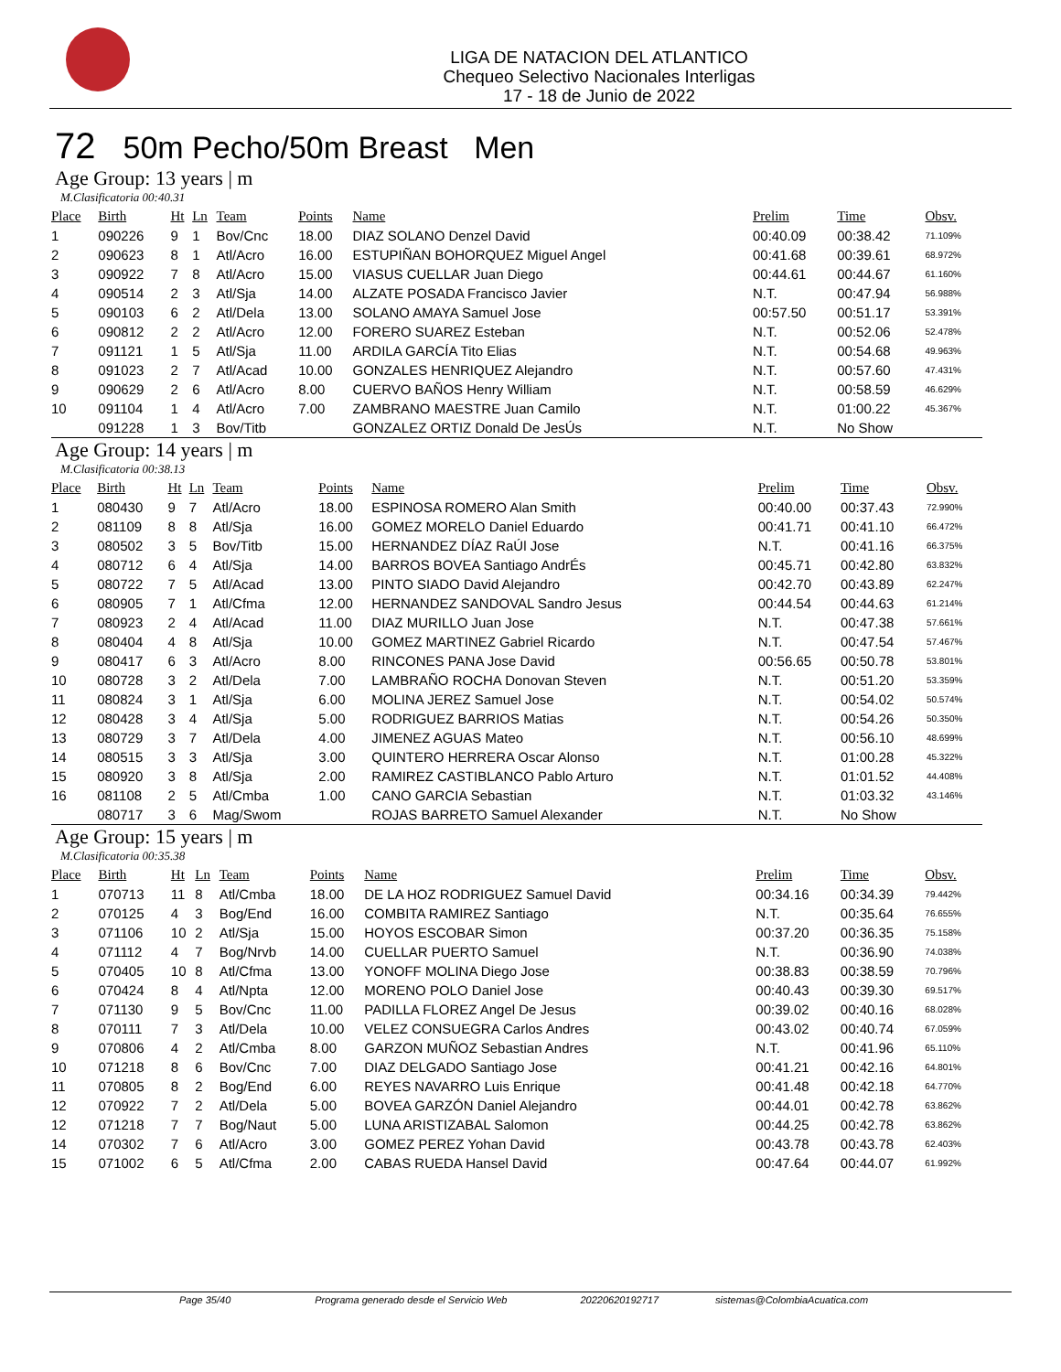LIGA DE NATACION DEL ATLANTICO
Chequeo Selectivo Nacionales Interligas
17 - 18 de Junio de 2022
72 50m Pecho/50m Breast Men
Age Group: 13 years | m
M.Clasificatoria 00:40.31
| Place | Birth | Ht | Ln | Team | Points | Name | Prelim | Time | Obsv. |
| --- | --- | --- | --- | --- | --- | --- | --- | --- | --- |
| 1 | 090226 | 9 | 1 | Bov/Cnc | 18.00 | DIAZ SOLANO Denzel David | 00:40.09 | 00:38.42 | 71.109% |
| 2 | 090623 | 8 | 1 | Atl/Acro | 16.00 | ESTUPIÑAN BOHORQUEZ Miguel Angel | 00:41.68 | 00:39.61 | 68.972% |
| 3 | 090922 | 7 | 8 | Atl/Acro | 15.00 | VIASUS CUELLAR Juan Diego | 00:44.61 | 00:44.67 | 61.160% |
| 4 | 090514 | 2 | 3 | Atl/Sja | 14.00 | ALZATE POSADA Francisco Javier | N.T. | 00:47.94 | 56.988% |
| 5 | 090103 | 6 | 2 | Atl/Dela | 13.00 | SOLANO AMAYA Samuel Jose | 00:57.50 | 00:51.17 | 53.391% |
| 6 | 090812 | 2 | 2 | Atl/Acro | 12.00 | FORERO SUAREZ Esteban | N.T. | 00:52.06 | 52.478% |
| 7 | 091121 | 1 | 5 | Atl/Sja | 11.00 | ARDILA GARCÍA Tito Elias | N.T. | 00:54.68 | 49.963% |
| 8 | 091023 | 2 | 7 | Atl/Acad | 10.00 | GONZALES HENRIQUEZ Alejandro | N.T. | 00:57.60 | 47.431% |
| 9 | 090629 | 2 | 6 | Atl/Acro | 8.00 | CUERVO BAÑOS Henry William | N.T. | 00:58.59 | 46.629% |
| 10 | 091104 | 1 | 4 | Atl/Acro | 7.00 | ZAMBRANO MAESTRE Juan Camilo | N.T. | 01:00.22 | 45.367% |
| | 091228 | 1 | 3 | Bov/Titb | | GONZALEZ ORTIZ Donald De JesÚs | N.T. | No Show | |
Age Group: 14 years | m
M.Clasificatoria 00:38.13
| Place | Birth | Ht | Ln | Team | Points | Name | Prelim | Time | Obsv. |
| --- | --- | --- | --- | --- | --- | --- | --- | --- | --- |
| 1 | 080430 | 9 | 7 | Atl/Acro | 18.00 | ESPINOSA ROMERO Alan Smith | 00:40.00 | 00:37.43 | 72.990% |
| 2 | 081109 | 8 | 8 | Atl/Sja | 16.00 | GOMEZ MORELO Daniel Eduardo | 00:41.71 | 00:41.10 | 66.472% |
| 3 | 080502 | 3 | 5 | Bov/Titb | 15.00 | HERNANDEZ DÍAZ RaÚl Jose | N.T. | 00:41.16 | 66.375% |
| 4 | 080712 | 6 | 4 | Atl/Sja | 14.00 | BARROS BOVEA Santiago AndrÉs | 00:45.71 | 00:42.80 | 63.832% |
| 5 | 080722 | 7 | 5 | Atl/Acad | 13.00 | PINTO SIADO David Alejandro | 00:42.70 | 00:43.89 | 62.247% |
| 6 | 080905 | 7 | 1 | Atl/Cfma | 12.00 | HERNANDEZ SANDOVAL Sandro Jesus | 00:44.54 | 00:44.63 | 61.214% |
| 7 | 080923 | 2 | 4 | Atl/Acad | 11.00 | DIAZ MURILLO Juan Jose | N.T. | 00:47.38 | 57.661% |
| 8 | 080404 | 4 | 8 | Atl/Sja | 10.00 | GOMEZ MARTINEZ Gabriel Ricardo | N.T. | 00:47.54 | 57.467% |
| 9 | 080417 | 6 | 3 | Atl/Acro | 8.00 | RINCONES PANA Jose David | 00:56.65 | 00:50.78 | 53.801% |
| 10 | 080728 | 3 | 2 | Atl/Dela | 7.00 | LAMBRAÑO ROCHA Donovan Steven | N.T. | 00:51.20 | 53.359% |
| 11 | 080824 | 3 | 1 | Atl/Sja | 6.00 | MOLINA JEREZ Samuel Jose | N.T. | 00:54.02 | 50.574% |
| 12 | 080428 | 3 | 4 | Atl/Sja | 5.00 | RODRIGUEZ BARRIOS Matias | N.T. | 00:54.26 | 50.350% |
| 13 | 080729 | 3 | 7 | Atl/Dela | 4.00 | JIMENEZ AGUAS Mateo | N.T. | 00:56.10 | 48.699% |
| 14 | 080515 | 3 | 3 | Atl/Sja | 3.00 | QUINTERO HERRERA Oscar Alonso | N.T. | 01:00.28 | 45.322% |
| 15 | 080920 | 3 | 8 | Atl/Sja | 2.00 | RAMIREZ CASTIBLANCO Pablo Arturo | N.T. | 01:01.52 | 44.408% |
| 16 | 081108 | 2 | 5 | Atl/Cmba | 1.00 | CANO GARCIA Sebastian | N.T. | 01:03.32 | 43.146% |
| | 080717 | 3 | 6 | Mag/Swom | | ROJAS BARRETO Samuel Alexander | N.T. | No Show | |
Age Group: 15 years | m
M.Clasificatoria 00:35.38
| Place | Birth | Ht | Ln | Team | Points | Name | Prelim | Time | Obsv. |
| --- | --- | --- | --- | --- | --- | --- | --- | --- | --- |
| 1 | 070713 | 11 | 8 | Atl/Cmba | 18.00 | DE LA HOZ RODRIGUEZ Samuel David | 00:34.16 | 00:34.39 | 79.442% |
| 2 | 070125 | 4 | 3 | Bog/End | 16.00 | COMBITA RAMIREZ Santiago | N.T. | 00:35.64 | 76.655% |
| 3 | 071106 | 10 | 2 | Atl/Sja | 15.00 | HOYOS ESCOBAR Simon | 00:37.20 | 00:36.35 | 75.158% |
| 4 | 071112 | 4 | 7 | Bog/Nrvb | 14.00 | CUELLAR PUERTO Samuel | N.T. | 00:36.90 | 74.038% |
| 5 | 070405 | 10 | 8 | Atl/Cfma | 13.00 | YONOFF MOLINA Diego Jose | 00:38.83 | 00:38.59 | 70.796% |
| 6 | 070424 | 8 | 4 | Atl/Npta | 12.00 | MORENO POLO Daniel Jose | 00:40.43 | 00:39.30 | 69.517% |
| 7 | 071130 | 9 | 5 | Bov/Cnc | 11.00 | PADILLA FLOREZ Angel De Jesus | 00:39.02 | 00:40.16 | 68.028% |
| 8 | 070111 | 7 | 3 | Atl/Dela | 10.00 | VELEZ CONSUEGRA Carlos Andres | 00:43.02 | 00:40.74 | 67.059% |
| 9 | 070806 | 4 | 2 | Atl/Cmba | 8.00 | GARZON MUÑOZ Sebastian Andres | N.T. | 00:41.96 | 65.110% |
| 10 | 071218 | 8 | 6 | Bov/Cnc | 7.00 | DIAZ DELGADO Santiago Jose | 00:41.21 | 00:42.16 | 64.801% |
| 11 | 070805 | 8 | 2 | Bog/End | 6.00 | REYES NAVARRO Luis Enrique | 00:41.48 | 00:42.18 | 64.770% |
| 12 | 070922 | 7 | 2 | Atl/Dela | 5.00 | BOVEA GARZÓN Daniel Alejandro | 00:44.01 | 00:42.78 | 63.862% |
| 12 | 071218 | 7 | 7 | Bog/Naut | 5.00 | LUNA ARISTIZABAL Salomon | 00:44.25 | 00:42.78 | 63.862% |
| 14 | 070302 | 7 | 6 | Atl/Acro | 3.00 | GOMEZ PEREZ Yohan David | 00:43.78 | 00:43.78 | 62.403% |
| 15 | 071002 | 6 | 5 | Atl/Cfma | 2.00 | CABAS RUEDA Hansel David | 00:47.64 | 00:44.07 | 61.992% |
Page 35/40 Programa generado desde el Servicio Web 20220620192717 sistemas@ColombiaAcuatica.com